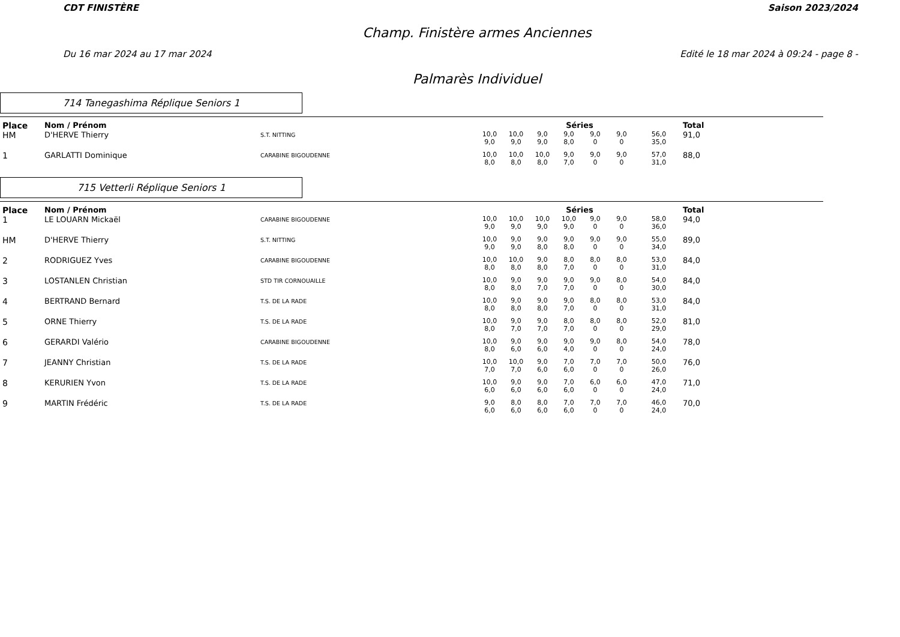CDT FINISTÈRE Saison 2023/2024
Champ. Finistère armes Anciennes
Du 16 mar 2024 au 17 mar 2024 Edité le 18 mar 2024 à 09:24 - page 8 -
Palmarès Individuel
714 Tanegashima Réplique Seniors 1
| Place | Nom / Prénom | | Séries | | | | | | | Total |
| --- | --- | --- | --- | --- | --- | --- | --- | --- | --- | --- |
| HM | D'HERVE Thierry | S.T. NITTING | 10,0 9,0 | 10,0 9,0 | 9,0 9,0 | 9,0 8,0 | 9,0 0 | 9,0 0 | 56,0 35,0 | 91,0 |
| 1 | GARLATTI Dominique | CARABINE BIGOUDENNE | 10,0 8,0 | 10,0 8,0 | 10,0 8,0 | 9,0 7,0 | 9,0 0 | 9,0 0 | 57,0 31,0 | 88,0 |
715 Vetterli Réplique Seniors 1
| Place | Nom / Prénom | | Séries | | | | | | | Total |
| --- | --- | --- | --- | --- | --- | --- | --- | --- | --- | --- |
| 1 | LE LOUARN Mickaël | CARABINE BIGOUDENNE | 10,0 9,0 | 10,0 9,0 | 10,0 9,0 | 10,0 9,0 | 9,0 0 | 9,0 0 | 58,0 36,0 | 94,0 |
| HM | D'HERVE Thierry | S.T. NITTING | 10,0 9,0 | 9,0 9,0 | 9,0 8,0 | 9,0 8,0 | 9,0 0 | 9,0 0 | 55,0 34,0 | 89,0 |
| 2 | RODRIGUEZ Yves | CARABINE BIGOUDENNE | 10,0 8,0 | 10,0 8,0 | 9,0 8,0 | 8,0 7,0 | 8,0 0 | 8,0 0 | 53,0 31,0 | 84,0 |
| 3 | LOSTANLEN Christian | STD TIR CORNOUAILLE | 10,0 8,0 | 9,0 8,0 | 9,0 7,0 | 9,0 7,0 | 9,0 0 | 8,0 0 | 54,0 30,0 | 84,0 |
| 4 | BERTRAND Bernard | T.S. DE LA RADE | 10,0 8,0 | 9,0 8,0 | 9,0 8,0 | 9,0 7,0 | 8,0 0 | 8,0 0 | 53,0 31,0 | 84,0 |
| 5 | ORNE Thierry | T.S. DE LA RADE | 10,0 8,0 | 9,0 7,0 | 9,0 7,0 | 8,0 7,0 | 8,0 0 | 8,0 0 | 52,0 29,0 | 81,0 |
| 6 | GERARDI Valério | CARABINE BIGOUDENNE | 10,0 8,0 | 9,0 6,0 | 9,0 6,0 | 9,0 4,0 | 9,0 0 | 8,0 0 | 54,0 24,0 | 78,0 |
| 7 | JEANNY Christian | T.S. DE LA RADE | 10,0 7,0 | 10,0 7,0 | 9,0 6,0 | 7,0 6,0 | 7,0 0 | 7,0 0 | 50,0 26,0 | 76,0 |
| 8 | KERURIEN Yvon | T.S. DE LA RADE | 10,0 6,0 | 9,0 6,0 | 9,0 6,0 | 7,0 6,0 | 6,0 0 | 6,0 0 | 47,0 24,0 | 71,0 |
| 9 | MARTIN Frédéric | T.S. DE LA RADE | 9,0 6,0 | 8,0 6,0 | 8,0 6,0 | 7,0 6,0 | 7,0 0 | 7,0 0 | 46,0 24,0 | 70,0 |